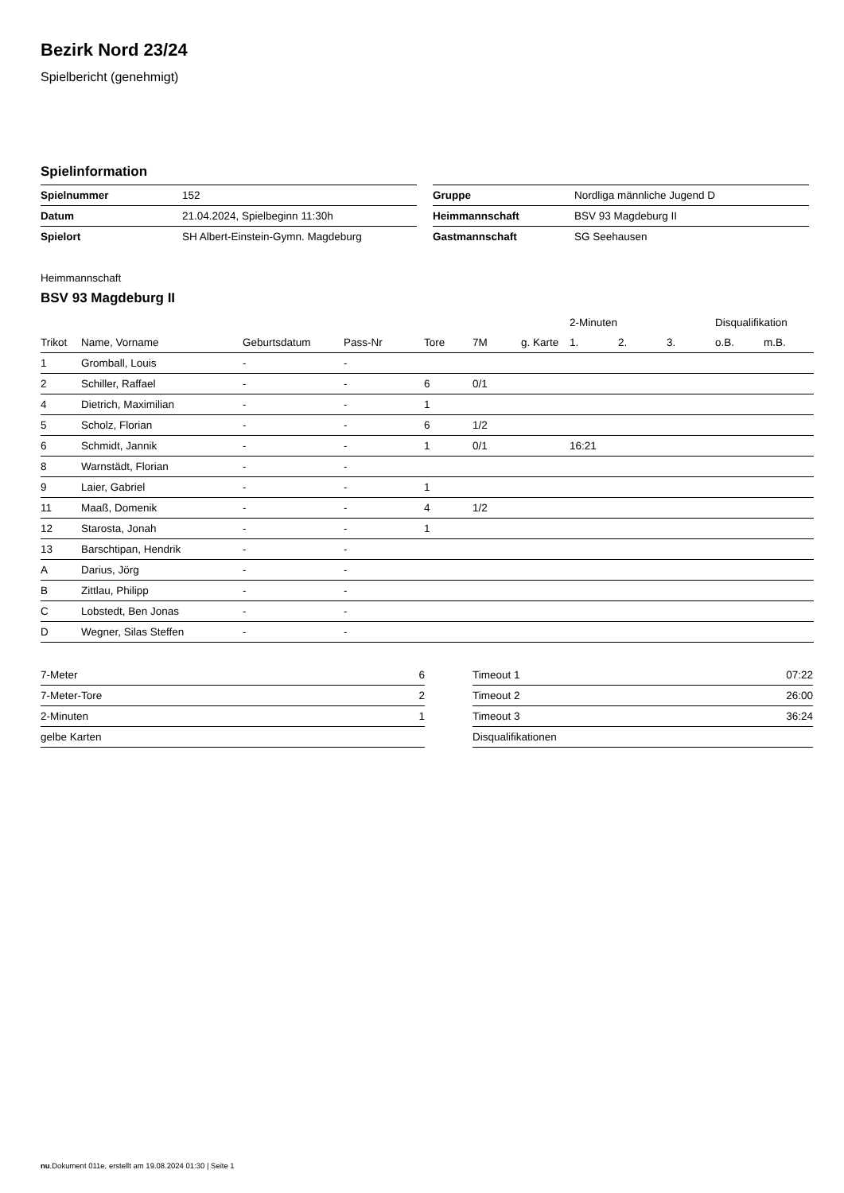Bezirk Nord 23/24
Spielbericht (genehmigt)
Spielinformation
| Spielnummer | 152 |
| Datum | 21.04.2024, Spielbeginn 11:30h |
| Spielort | SH Albert-Einstein-Gymn. Magdeburg |
| Gruppe | Nordliga männliche Jugend D |
| Heimmannschaft | BSV 93 Magdeburg II |
| Gastmannschaft | SG Seehausen |
Heimmannschaft
BSV 93 Magdeburg II
| | | | | | | | 2-Minuten | | | Disqualifikation | |
| --- | --- | --- | --- | --- | --- | --- | --- | --- | --- | --- | --- |
| Trikot | Name, Vorname | Geburtsdatum | Pass-Nr | Tore | 7M | g. Karte | 1. | 2. | 3. | o.B. | m.B. |
| 1 | Gromball, Louis | - | - | | | | | | | | |
| 2 | Schiller, Raffael | - | - | 6 | 0/1 | | | | | | |
| 4 | Dietrich, Maximilian | - | - | 1 | | | | | | | |
| 5 | Scholz, Florian | - | - | 6 | 1/2 | | | | | | |
| 6 | Schmidt, Jannik | - | - | 1 | 0/1 | | 16:21 | | | | |
| 8 | Warnstädt, Florian | - | - | | | | | | | | |
| 9 | Laier, Gabriel | - | - | 1 | | | | | | | |
| 11 | Maaß, Domenik | - | - | 4 | 1/2 | | | | | | |
| 12 | Starosta, Jonah | - | - | 1 | | | | | | | |
| 13 | Barschtipan, Hendrik | - | - | | | | | | | | |
| A | Darius, Jörg | - | - | | | | | | | | |
| B | Zittlau, Philipp | - | - | | | | | | | | |
| C | Lobstedt, Ben Jonas | - | - | | | | | | | | |
| D | Wegner, Silas Steffen | - | - | | | | | | | | |
| 7-Meter | 6 |
| 7-Meter-Tore | 2 |
| 2-Minuten | 1 |
| gelbe Karten | |
| Timeout 1 | 07:22 |
| Timeout 2 | 26:00 |
| Timeout 3 | 36:24 |
| Disqualifikationen | |
nu.Dokument 011e, erstellt am 19.08.2024 01:30 | Seite 1